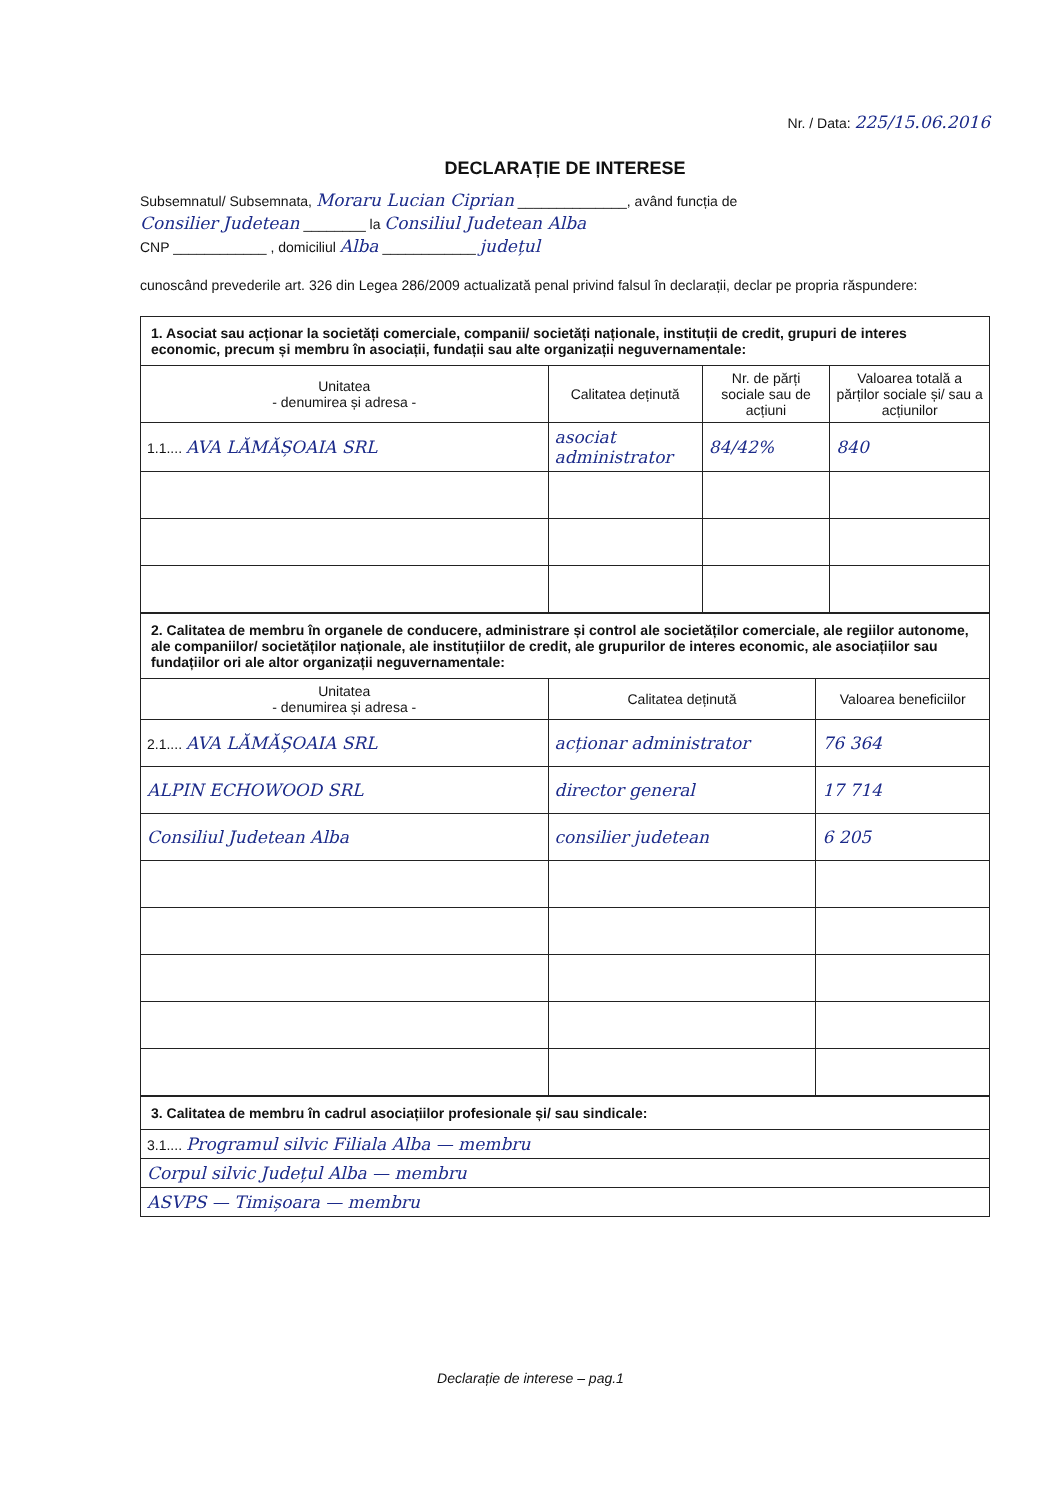Nr. / Data: 225/15.06.2016
DECLARAȚIE DE INTERESE
Subsemnatul/ Subsemnata, Moraru Lucian Ciprian ______________, având funcția de
Consilier Judetean ________ la Consiliul Judetean Alba
CNP ____________ , domiciliul Alba ____________ județul
cunoscând prevederile art. 326 din Legea 286/2009 actualizată penal privind falsul în declarații, declar pe propria răspundere:
| 1. Asociat sau acționar la societăți comerciale, companii/ societăți naționale, instituții de credit, grupuri de interes economic, precum și membru în asociații, fundații sau alte organizații neguvernamentale: | | | |
| Unitatea - denumirea și adresa - | Calitatea deținută | Nr. de părți sociale sau de acțiuni | Valoarea totală a părților sociale și/ sau a acțiunilor |
| 1.1.... AVA LĂMĂȘOAIA SRL | asociat administrator | 84/42% | 840 |
| 2. Calitatea de membru în organele de conducere, administrare și control ale societăților comerciale, ale regiilor autonome, ale companiilor/ societăților naționale, ale instituțiilor de credit, ale grupurilor de interes economic, ale asociațiilor sau fundațiilor ori ale altor organizații neguvernamentale: | | |
| Unitatea - denumirea și adresa - | Calitatea deținută | Valoarea beneficiilor |
| 2.1.... AVA LĂMĂȘOAIA SRL | acționar administrator | 76 364 |
| ALPIN ECHOWOOD SRL | director general | 17 714 |
| Consiliul Judetean Alba | consilier judetean | 6 205 |
| 3. Calitatea de membru în cadrul asociațiilor profesionale și/ sau sindicale: |
| 3.1.... Programul silvic Filiala Alba — membru |
| Corpul silvic Județul Alba — membru |
| ASVPS — Timișoara — membru |
Declarație de interese – pag.1